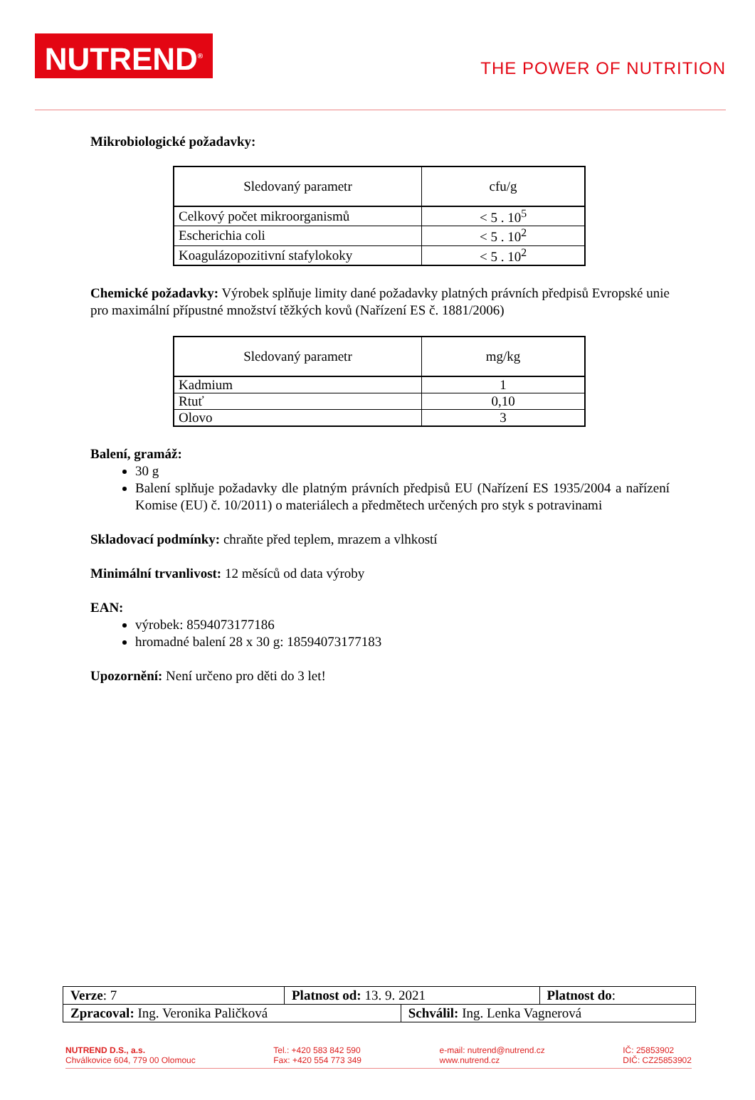NUTREND<sup>®</sup>
THE POWER OF NUTRITION
Mikrobiologické požadavky:
| Sledovaný parametr | cfu/g |
| --- | --- |
| Celkový počet mikroorganismů | < 5 . 10<sup>5</sup> |
| Escherichia coli | < 5 . 10<sup>2</sup> |
| Koagulázopozitivní stafylokoky | < 5 . 10<sup>2</sup> |
Chemické požadavky: Výrobek splňuje limity dané požadavky platných právních předpisů Evropské unie pro maximální přípustné množství těžkých kovů (Nařízení ES č. 1881/2006)
| Sledovaný parametr | mg/kg |
| --- | --- |
| Kadmium | 1 |
| Rtuť | 0,10 |
| Olovo | 3 |
Balení, gramáž:
30 g
Balení splňuje požadavky dle platným právních předpisů EU (Nařízení ES 1935/2004 a nařízení Komise (EU) č. 10/2011) o materiálech a předmětech určených pro styk s potravinami
Skladovací podmínky: chraňte před teplem, mrazem a vlhkostí
Minimální trvanlivost: 12 měsíců od data výroby
EAN:
výrobek: 8594073177186
hromadné balení 28 x 30 g: 18594073177183
Upozornění: Není určeno pro děti do 3 let!
| Verze : 7 | Platnost od: 13. 9. 2021 | | Platnost do : |
| Zpracoval: Ing. Veronika Paličková | | Schválil: Ing. Lenka Vagnerová | |
NUTREND D.S., a.s.
Chválkovice 604, 779 00 Olomouc
Tel.: +420 583 842 590
Fax: +420 554 773 349
e-mail: nutrend@nutrend.cz
www.nutrend.cz
IČ: 25853902
DIČ: CZ25853902